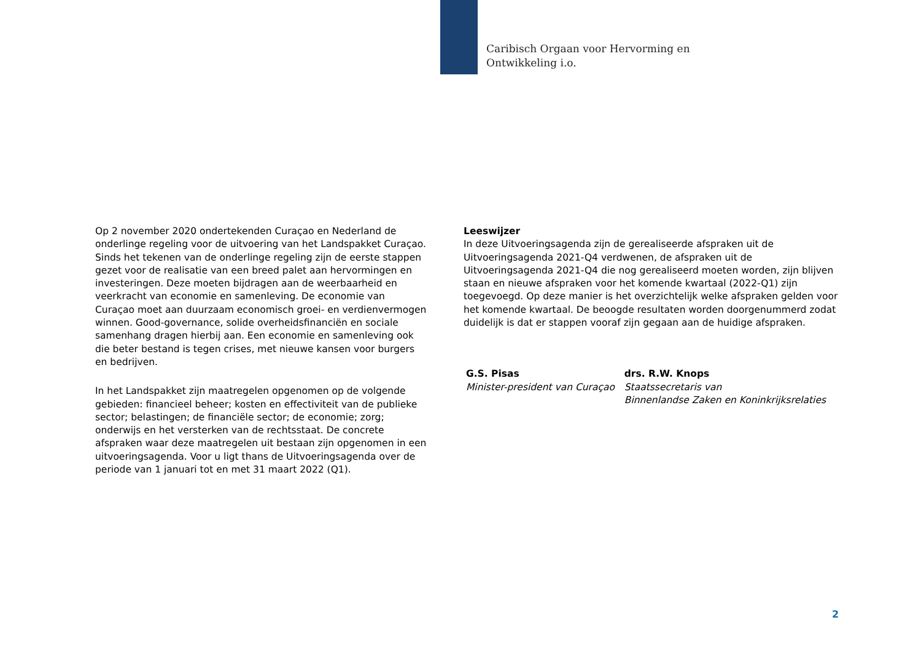Caribisch Orgaan voor Hervorming en
Ontwikkeling i.o.
Op 2 november 2020 ondertekenden Curaçao en Nederland de onderlinge regeling voor de uitvoering van het Landspakket Curaçao. Sinds het tekenen van de onderlinge regeling zijn de eerste stappen gezet voor de realisatie van een breed palet aan hervormingen en investeringen. Deze moeten bijdragen aan de weerbaarheid en veerkracht van economie en samenleving. De economie van Curaçao moet aan duurzaam economisch groei- en verdienvermogen winnen. Good-governance, solide overheidsfinanciën en sociale samenhang dragen hierbij aan. Een economie en samenleving ook die beter bestand is tegen crises, met nieuwe kansen voor burgers en bedrijven.
In het Landspakket zijn maatregelen opgenomen op de volgende gebieden: financieel beheer; kosten en effectiviteit van de publieke sector; belastingen; de financiële sector; de economie; zorg; onderwijs en het versterken van de rechtsstaat. De concrete afspraken waar deze maatregelen uit bestaan zijn opgenomen in een uitvoeringsagenda. Voor u ligt thans de Uitvoeringsagenda over de periode van 1 januari tot en met 31 maart 2022 (Q1).
Leeswijzer
In deze Uitvoeringsagenda zijn de gerealiseerde afspraken uit de Uitvoeringsagenda 2021-Q4 verdwenen, de afspraken uit de Uitvoeringsagenda 2021-Q4 die nog gerealiseerd moeten worden, zijn blijven staan en nieuwe afspraken voor het komende kwartaal (2022-Q1) zijn toegevoegd. Op deze manier is het overzichtelijk welke afspraken gelden voor het komende kwartaal. De beoogde resultaten worden doorgenummerd zodat duidelijk is dat er stappen vooraf zijn gegaan aan de huidige afspraken.
G.S. Pisas
Minister-president van Curaçao
drs. R.W. Knops
Staatssecretaris van
Binnenlandse Zaken en Koninkrijksrelaties
2